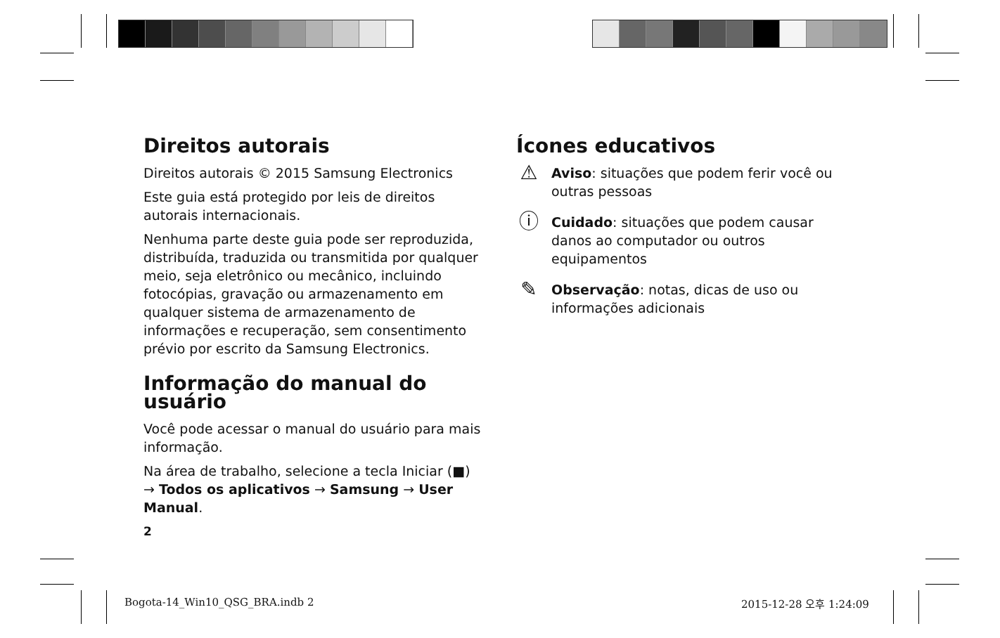Direitos autorais
Direitos autorais © 2015 Samsung Electronics
Este guia está protegido por leis de direitos autorais internacionais.
Nenhuma parte deste guia pode ser reproduzida, distribuída, traduzida ou transmitida por qualquer meio, seja eletrônico ou mecânico, incluindo fotocópias, gravação ou armazenamento em qualquer sistema de armazenamento de informações e recuperação, sem consentimento prévio por escrito da Samsung Electronics.
Informação do manual do usuário
Você pode acessar o manual do usuário para mais informação.
Na área de trabalho, selecione a tecla Iniciar (■) → Todos os aplicativos → Samsung → User Manual.
2
Ícones educativos
⚠
Aviso: situações que podem ferir você ou outras pessoas
ⓘ
Cuidado: situações que podem causar danos ao computador ou outros equipamentos
✎
Observação: notas, dicas de uso ou informações adicionais
Bogota-14_Win10_QSG_BRA.indb 2 2015-12-28 오후 1:24:09